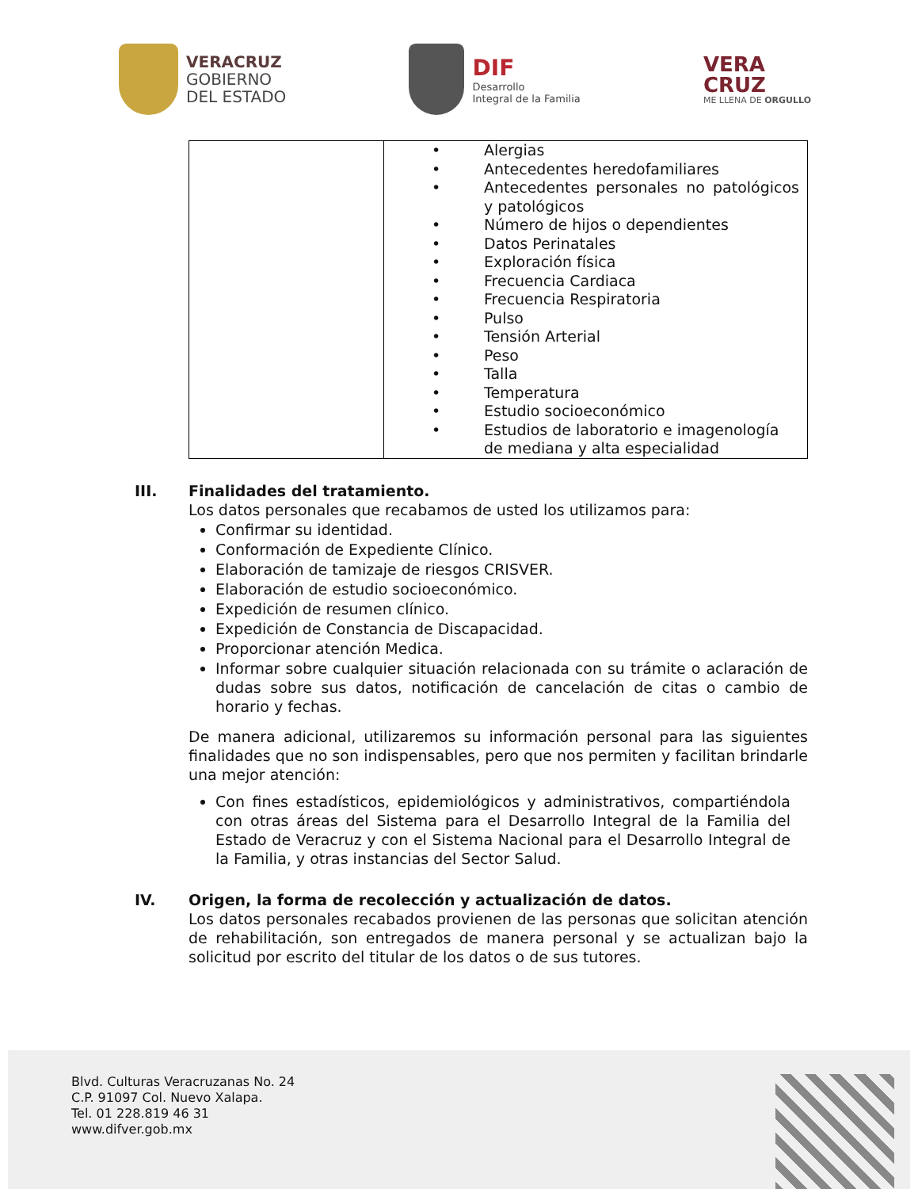VERACRUZ
GOBIERNO
DEL ESTADO
DIF
Desarrollo
Integral de la Familia
VERA
CRUZ
ME LLENA DE ORGULLO
| | • Alergias • Antecedentes heredofamiliares • Antecedentes personales no patológicos y patológicos • Número de hijos o dependientes • Datos Perinatales • Exploración física • Frecuencia Cardiaca • Frecuencia Respiratoria • Pulso • Tensión Arterial • Peso • Talla • Temperatura • Estudio socioeconómico • Estudios de laboratorio e imagenología de mediana y alta especialidad |
III. Finalidades del tratamiento.
Los datos personales que recabamos de usted los utilizamos para:
Confirmar su identidad.
Conformación de Expediente Clínico.
Elaboración de tamizaje de riesgos CRISVER.
Elaboración de estudio socioeconómico.
Expedición de resumen clínico.
Expedición de Constancia de Discapacidad.
Proporcionar atención Medica.
Informar sobre cualquier situación relacionada con su trámite o aclaración de dudas sobre sus datos, notificación de cancelación de citas o cambio de horario y fechas.
De manera adicional, utilizaremos su información personal para las siguientes finalidades que no son indispensables, pero que nos permiten y facilitan brindarle una mejor atención:
Con fines estadísticos, epidemiológicos y administrativos, compartiéndola con otras áreas del Sistema para el Desarrollo Integral de la Familia del Estado de Veracruz y con el Sistema Nacional para el Desarrollo Integral de la Familia, y otras instancias del Sector Salud.
IV. Origen, la forma de recolección y actualización de datos.
Los datos personales recabados provienen de las personas que solicitan atención de rehabilitación, son entregados de manera personal y se actualizan bajo la solicitud por escrito del titular de los datos o de sus tutores.
Blvd. Culturas Veracruzanas No. 24
C.P. 91097 Col. Nuevo Xalapa.
Tel. 01 228.819 46 31
www.difver.gob.mx